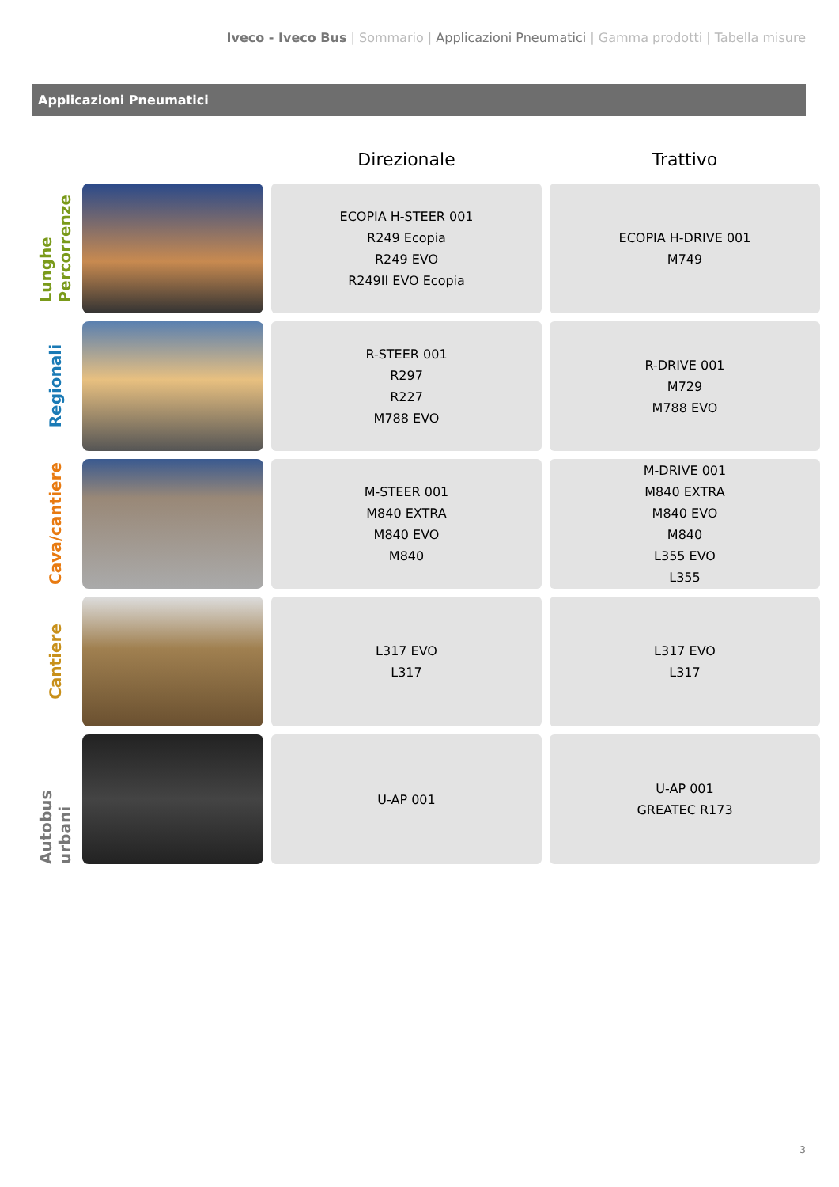Iveco - Iveco Bus | Sommario | Applicazioni Pneumatici | Gamma prodotti | Tabella misure
Applicazioni Pneumatici
| | | Direzionale | Trattivo |
| --- | --- | --- | --- |
| Lunghe Percorrenze | | ECOPIA H-STEER 001 R249 Ecopia R249 EVO R249II EVO Ecopia | ECOPIA H-DRIVE 001 M749 |
| Regionali | | R-STEER 001 R297 R227 M788 EVO | R-DRIVE 001 M729 M788 EVO |
| Cava/cantiere | | M-STEER 001 M840 EXTRA M840 EVO M840 | M-DRIVE 001 M840 EXTRA M840 EVO M840 L355 EVO L355 |
| Cantiere | | L317 EVO L317 | L317 EVO L317 |
| Autobus urbani | | U-AP 001 | U-AP 001 GREATEC R173 |
3